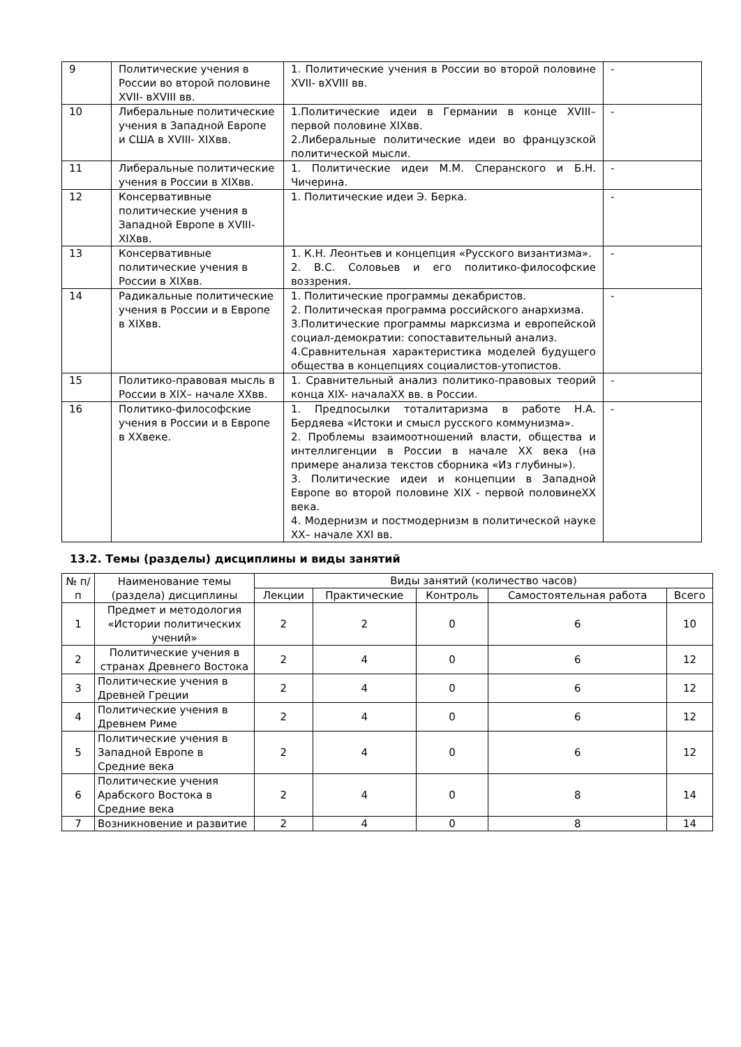| 9 | Политические учения в России во второй половине XVII- вXVIII вв. | 1. Политические учения в России во второй половине XVII- вXVIII вв. | - |
| 10 | Либеральные политические учения в Западной Европе и США в XVIII- XIXвв. | 1.Политические идеи в Германии в конце XVIII– первой половине XIXвв. 2.Либеральные политические идеи во французской политической мысли. | - |
| 11 | Либеральные политические учения в России в XIXвв. | 1. Политические идеи М.М. Сперанского и Б.Н. Чичерина. | - |
| 12 | Консервативные политические учения в Западной Европе в XVIII-XIXвв. | 1. Политические идеи Э. Берка. | - |
| 13 | Консервативные политические учения в России в XIXвв. | 1. К.Н. Леонтьев и концепция «Русского византизма». 2. В.С. Соловьев и его политико-философские воззрения. | - |
| 14 | Радикальные политические учения в России и в Европе в XIXвв. | 1. Политические программы декабристов. 2. Политическая программа российского анархизма. 3.Политические программы марксизма и европейской социал-демократии: сопоставительный анализ. 4.Сравнительная характеристика моделей будущего общества в концепциях социалистов-утопистов. | - |
| 15 | Политико-правовая мысль в России в XIX– начале XXвв. | 1. Сравнительный анализ политико-правовых теорий конца XIX- началаXX вв. в России. | - |
| 16 | Политико-философские учения в России и в Европе в XXвеке. | 1. Предпосылки тоталитаризма в работе Н.А. Бердяева «Истоки и смысл русского коммунизма». 2. Проблемы взаимоотношений власти, общества и интеллигенции в России в начале XX века (на примере анализа текстов сборника «Из глубины»). 3. Политические идеи и концепции в Западной Европе во второй половине XIX - первой половинеXX века. 4. Модернизм и постмодернизм в политической науке XX– начале XXI вв. | - |
13.2. Темы (разделы) дисциплины и виды занятий
| № п/п | Наименование темы (раздела) дисциплины | Виды занятий (количество часов) | | | | |
| --- | --- | --- | --- | --- | --- | --- |
| | | Лекции | Практические | Контроль | Самостоятельная работа | Всего |
| 1 | Предмет и методология «Истории политических учений» | 2 | 2 | 0 | 6 | 10 |
| 2 | Политические учения в странах Древнего Востока | 2 | 4 | 0 | 6 | 12 |
| 3 | Политические учения в Древней Греции | 2 | 4 | 0 | 6 | 12 |
| 4 | Политические учения в Древнем Риме | 2 | 4 | 0 | 6 | 12 |
| 5 | Политические учения в Западной Европе в Средние века | 2 | 4 | 0 | 6 | 12 |
| 6 | Политические учения Арабского Востока в Средние века | 2 | 4 | 0 | 8 | 14 |
| 7 | Возникновение и развитие | 2 | 4 | 0 | 8 | 14 |